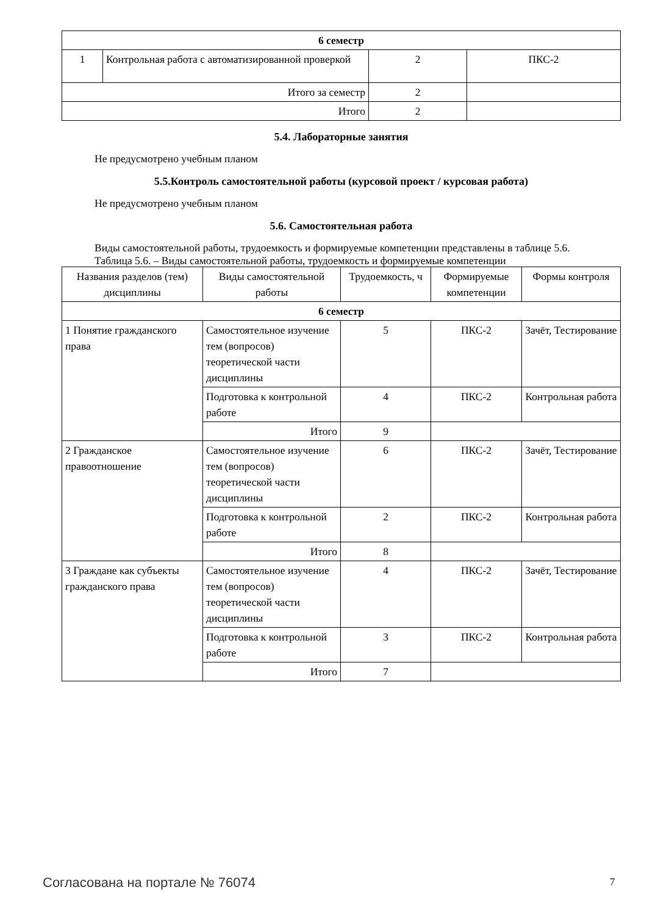| 6 семестр | | | |
| 1 | Контрольная работа с автоматизированной проверкой | 2 | ПКС-2 |
| Итого за семестр | | 2 | |
| Итого | | 2 | |
5.4. Лабораторные занятия
Не предусмотрено учебным планом
5.5.Контроль самостоятельной работы (курсовой проект / курсовая работа)
Не предусмотрено учебным планом
5.6. Самостоятельная работа
Виды самостоятельной работы, трудоемкость и формируемые компетенции представлены в таблице 5.6.
Таблица 5.6. – Виды самостоятельной работы, трудоемкость и формируемые компетенции
| Названия разделов (тем) дисциплины | Виды самостоятельной работы | Трудоемкость, ч | Формируемые компетенции | Формы контроля |
| --- | --- | --- | --- | --- |
| 6 семестр | | | | |
| 1 Понятие гражданского права | Самостоятельное изучение тем (вопросов) теоретической части дисциплины | 5 | ПКС-2 | Зачёт, Тестирование |
| | Подготовка к контрольной работе | 4 | ПКС-2 | Контрольная работа |
| | Итого | 9 | | |
| 2 Гражданское правоотношение | Самостоятельное изучение тем (вопросов) теоретической части дисциплины | 6 | ПКС-2 | Зачёт, Тестирование |
| | Подготовка к контрольной работе | 2 | ПКС-2 | Контрольная работа |
| | Итого | 8 | | |
| 3 Граждане как субъекты гражданского права | Самостоятельное изучение тем (вопросов) теоретической части дисциплины | 4 | ПКС-2 | Зачёт, Тестирование |
| | Подготовка к контрольной работе | 3 | ПКС-2 | Контрольная работа |
| | Итого | 7 | | |
Согласована на портале № 76074 7